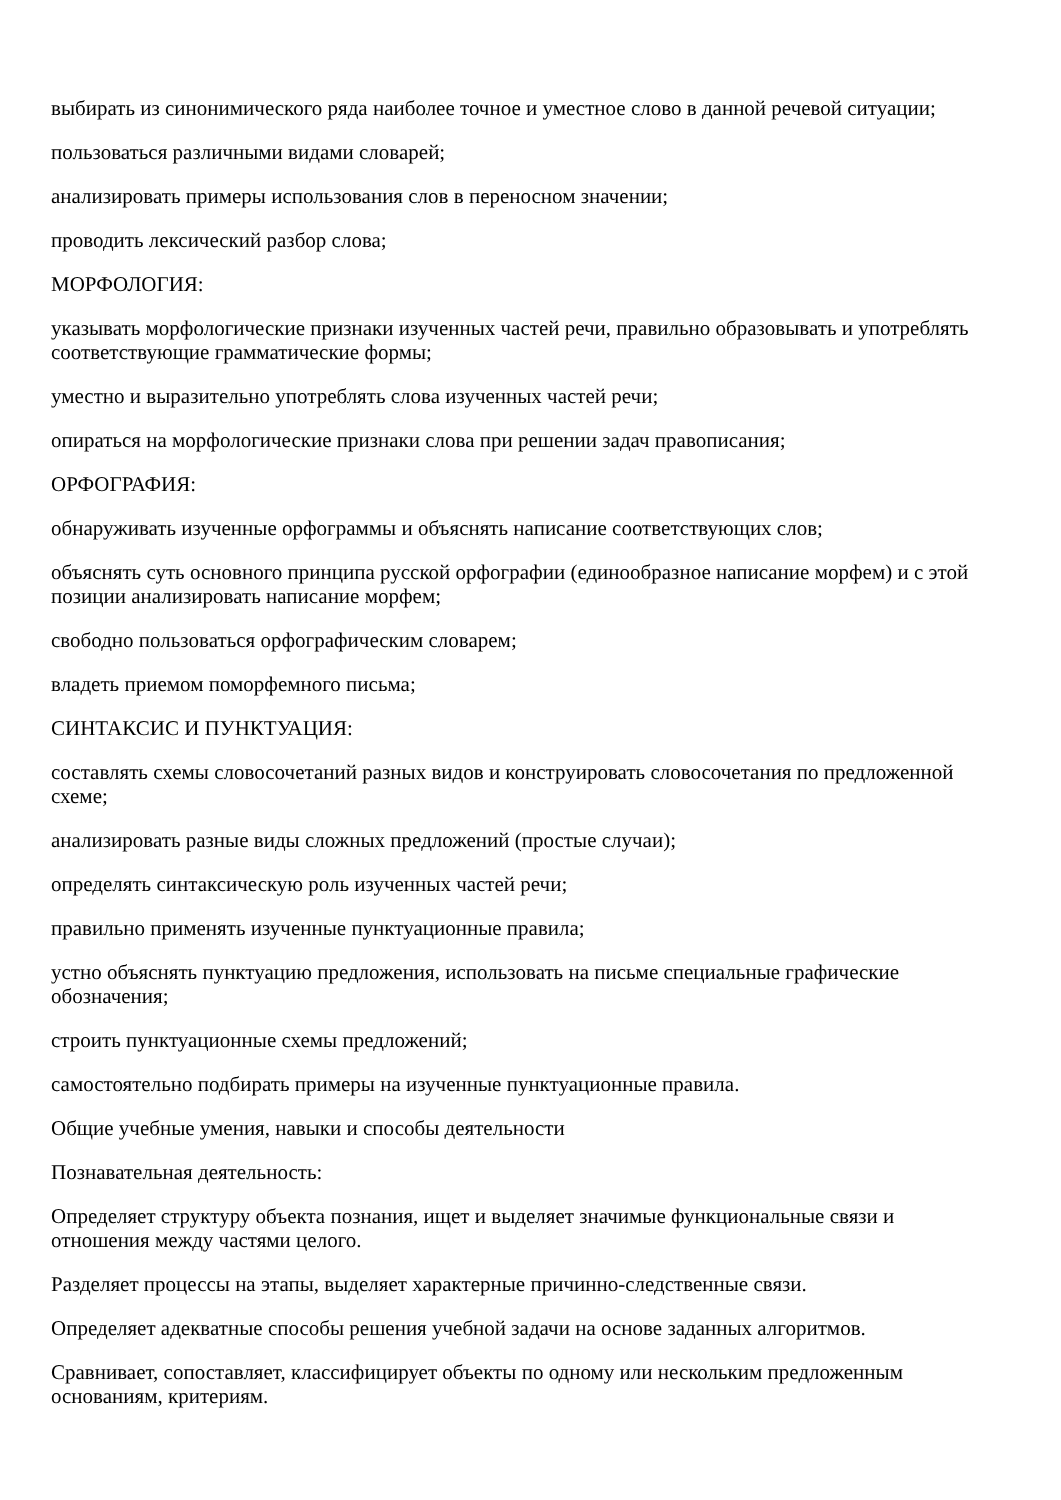выбирать из синонимического ряда наиболее точное и уместное слово в данной речевой ситуации;
пользоваться различными видами словарей;
анализировать примеры использования слов в переносном значении;
проводить лексический разбор слова;
МОРФОЛОГИЯ:
указывать морфологические признаки изученных частей речи, правильно образовывать и употреблять соответствующие грамматические формы;
уместно и выразительно употреблять слова изученных частей речи;
опираться на морфологические признаки слова при решении задач правописания;
ОРФОГРАФИЯ:
обнаруживать изученные орфограммы и объяснять написание соответствующих слов;
объяснять суть основного принципа русской орфографии (единообразное написание морфем) и с этой позиции анализировать написание морфем;
свободно пользоваться орфографическим словарем;
владеть приемом поморфемного письма;
СИНТАКСИС И ПУНКТУАЦИЯ:
составлять схемы словосочетаний разных видов и конструировать словосочетания по предложенной схеме;
анализировать разные виды сложных предложений (простые случаи);
определять синтаксическую роль изученных частей речи;
правильно применять изученные пунктуационные правила;
устно объяснять пунктуацию предложения, использовать на письме специальные графические обозначения;
строить пунктуационные схемы предложений;
самостоятельно подбирать примеры на изученные пунктуационные правила.
Общие учебные умения, навыки и способы деятельности
Познавательная деятельность:
Определяет структуру объекта познания, ищет и выделяет значимые функциональные связи и отношения между частями целого.
Разделяет процессы на этапы, выделяет характерные причинно-следственные связи.
Определяет адекватные способы решения учебной задачи на основе заданных алгоритмов.
Сравнивает, сопоставляет, классифицирует объекты по одному или нескольким предложенным основаниям, критериям.